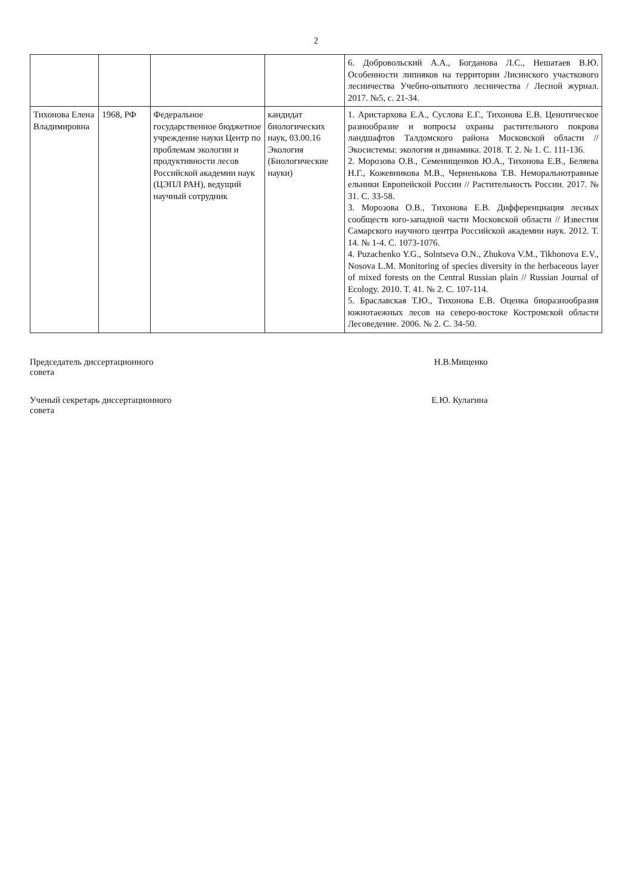2
| | | | | 6. Добровольский А.А., Богданова Л.С., Нешатаев В.Ю. Особенности липняков на территории Лисинского участкового лесничества Учебно-опытного лесничества / Лесной журнал. 2017. №5, с. 21-34. |
| Тихонова Елена Владимировна | 1968, РФ | Федеральное государственное бюджетное учреждение науки Центр по проблемам экологии и продуктивности лесов Российской академии наук (ЦЭПЛ РАН), ведущий научный сотрудник | кандидат биологических наук, 03.00.16 Экология (Биологические науки) | 1. Аристархова Е.А., Суслова Е.Г., Тихонова Е.В. Ценотическое разнообразие и вопросы охраны растительного покрова ландшафтов Талдомского района Московской области // Экосистемы: экология и динамика. 2018. Т. 2. № 1. С. 111-136. 2. Морозова О.В., Семенищенков Ю.А., Тихонова Е.В., Беляева Н.Г., Кожевникова М.В., Черненькова Т.В. Неморальнотравные ельники Европейской России // Растительность России. 2017. № 31. С. 33-58. 3. Морозова О.В., Тихонова Е.В. Дифференциация лесных сообществ юго-западной части Московской области // Известия Самарского научного центра Российской академии наук. 2012. Т. 14. № 1-4. С. 1073-1076. 4. Puzachenko Y.G., Solntseva O.N., Zhukova V.M., Tikhonova E.V., Nosova L.M. Monitoring of species diversity in the herbaceous layer of mixed forests on the Central Russian plain // Russian Journal of Ecology. 2010. T. 41. № 2. С. 107-114. 5. Браславская Т.Ю., Тихонова Е.В. Оценка биоразнообразия южнотаежных лесов на северо-востоке Костромской области Лесоведение. 2006. № 2. С. 34-50. |
Председатель диссертационного
совета
Н.В.Мищенко
Ученый секретарь диссертационного
совета
Е.Ю. Кулагина